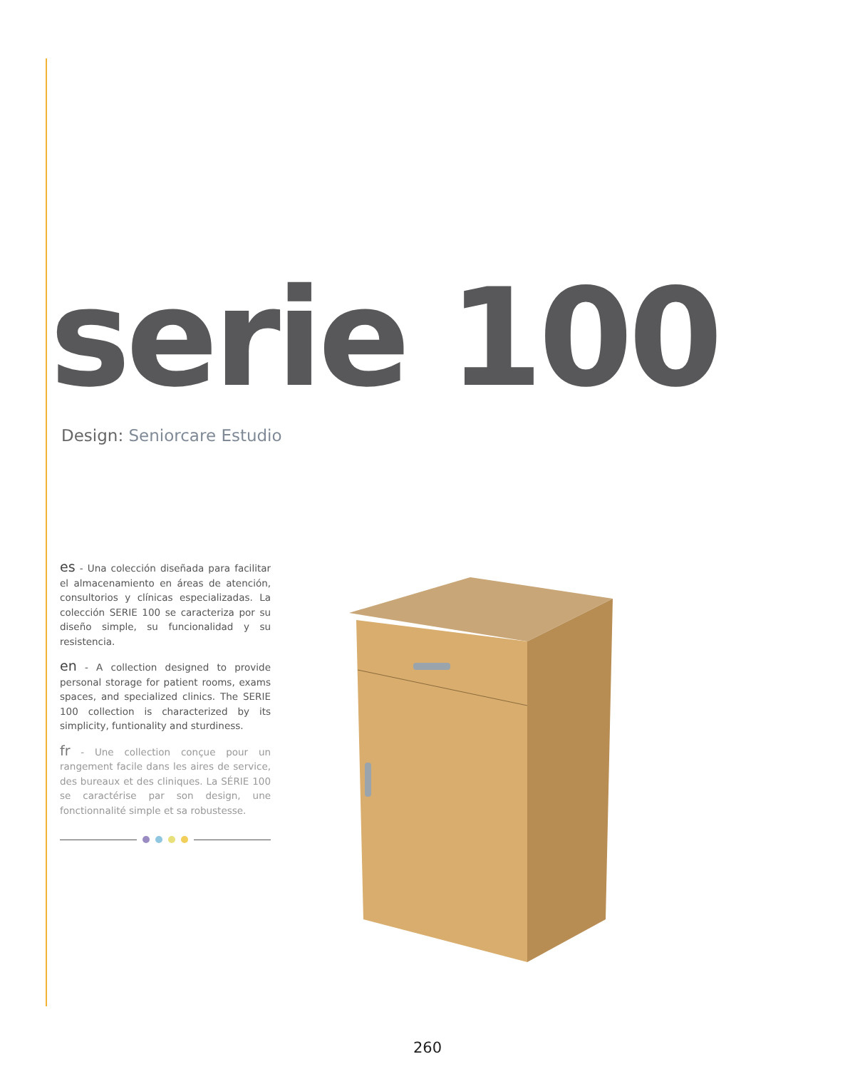serie 100
Design: Seniorcare Estudio
es - Una colección diseñada para facilitar el almacenamiento en áreas de atención, consultorios y clínicas especializadas. La colección SERIE 100 se caracteriza por su diseño simple, su funcionalidad y su resistencia.
en - A collection designed to provide personal storage for patient rooms, exams spaces, and specialized clinics. The SERIE 100 collection is characterized by its simplicity, funtionality and sturdiness.
fr - Une collection conçue pour un rangement facile dans les aires de service, des bureaux et des cliniques. La SÉRIE 100 se caractérise par son design, une fonctionnalité simple et sa robustesse.
260